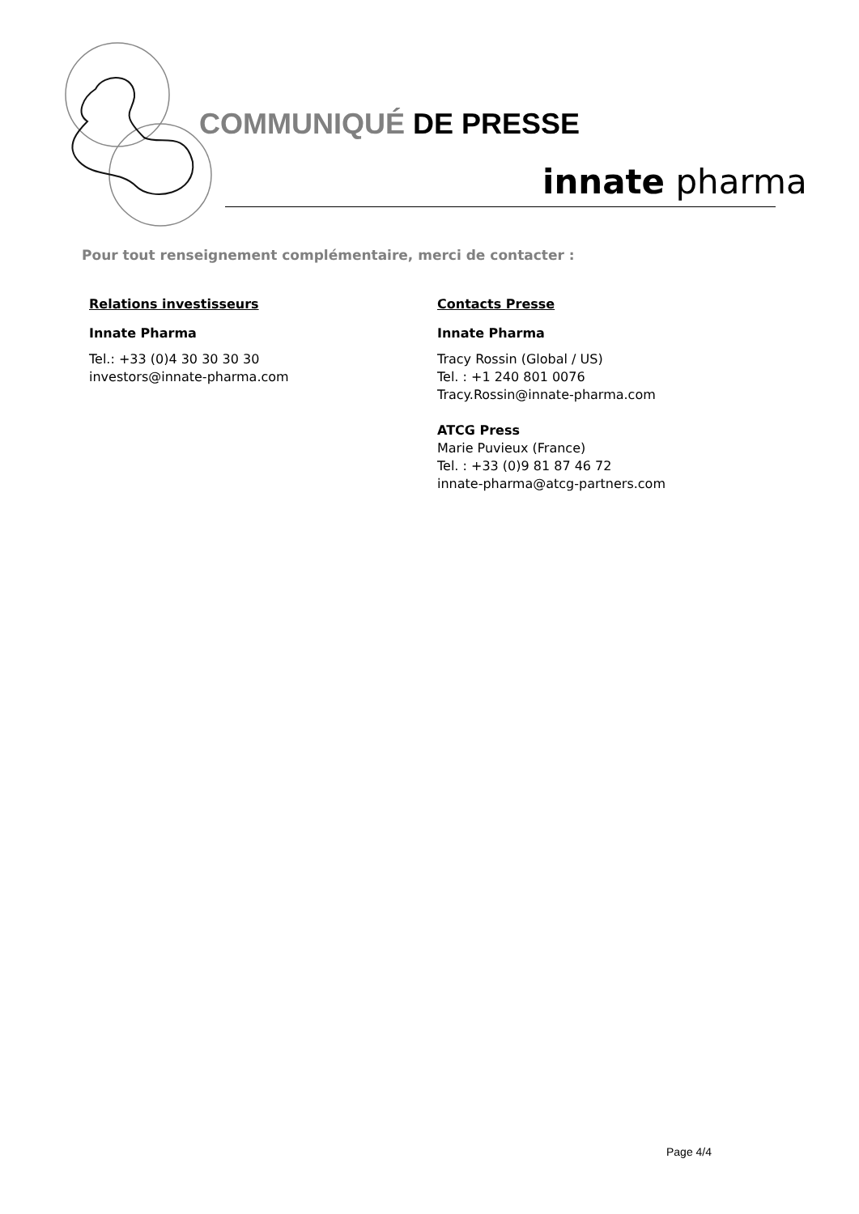COMMUNIQUÉ DE PRESSE
innate pharma
Pour tout renseignement complémentaire, merci de contacter :
Relations investisseurs
Innate Pharma
Tel.: +33 (0)4 30 30 30 30
investors@innate-pharma.com
Contacts Presse
Innate Pharma
Tracy Rossin (Global / US)
Tel. : +1 240 801 0076
Tracy.Rossin@innate-pharma.com
ATCG Press
Marie Puvieux (France)
Tel. : +33 (0)9 81 87 46 72
innate-pharma@atcg-partners.com
Page 4/4